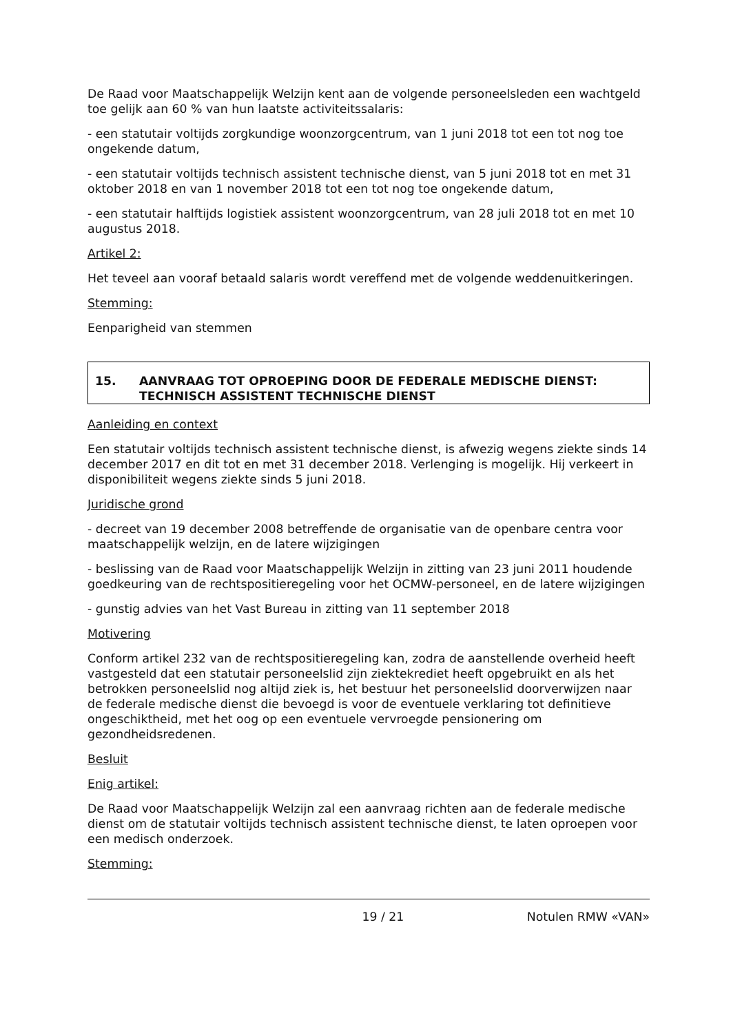De Raad voor Maatschappelijk Welzijn kent aan de volgende personeelsleden een wachtgeld toe gelijk aan 60 % van hun laatste activiteitssalaris:
- een statutair voltijds zorgkundige woonzorgcentrum, van 1 juni 2018 tot een tot nog toe ongekende datum,
- een statutair voltijds technisch assistent technische dienst, van 5 juni 2018 tot en met 31 oktober 2018 en van 1 november 2018 tot een tot nog toe ongekende datum,
- een statutair halftijds logistiek assistent woonzorgcentrum, van 28 juli 2018 tot en met 10 augustus 2018.
Artikel 2:
Het teveel aan vooraf betaald salaris wordt vereffend met de volgende weddenuitkeringen.
Stemming:
Eenparigheid van stemmen
15. AANVRAAG TOT OPROEPING DOOR DE FEDERALE MEDISCHE DIENST: TECHNISCH ASSISTENT TECHNISCHE DIENST
Aanleiding en context
Een statutair voltijds technisch assistent technische dienst, is afwezig wegens ziekte sinds 14 december 2017 en dit tot en met 31 december 2018. Verlenging is mogelijk. Hij verkeert in disponibiliteit wegens ziekte sinds 5 juni 2018.
Juridische grond
- decreet van 19 december 2008 betreffende de organisatie van de openbare centra voor maatschappelijk welzijn, en de latere wijzigingen
- beslissing van de Raad voor Maatschappelijk Welzijn in zitting van 23 juni 2011 houdende goedkeuring van de rechtspositieregeling voor het OCMW-personeel, en de latere wijzigingen
- gunstig advies van het Vast Bureau in zitting van 11 september 2018
Motivering
Conform artikel 232 van de rechtspositieregeling kan, zodra de aanstellende overheid heeft vastgesteld dat een statutair personeelslid zijn ziektekrediet heeft opgebruikt en als het betrokken personeelslid nog altijd ziek is, het bestuur het personeelslid doorverwijzen naar de federale medische dienst die bevoegd is voor de eventuele verklaring tot definitieve ongeschiktheid, met het oog op een eventuele vervroegde pensionering om gezondheidsredenen.
Besluit
Enig artikel:
De Raad voor Maatschappelijk Welzijn zal een aanvraag richten aan de federale medische dienst om de statutair voltijds technisch assistent technische dienst, te laten oproepen voor een medisch onderzoek.
Stemming:
19 / 21 Notulen RMW «VAN»